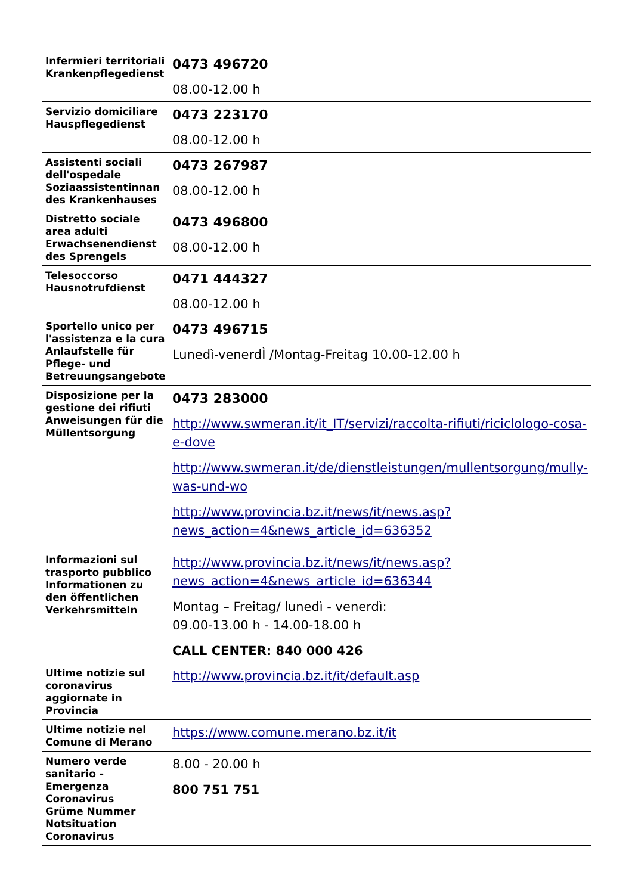| Infermieri territoriali Krankenpflegedienst | 0473 496720 08.00-12.00 h |
| Servizio domiciliare Hauspflegedienst | 0473 223170 08.00-12.00 h |
| Assistenti sociali dell'ospedale Soziaassistentinnan des Krankenhauses | 0473 267987 08.00-12.00 h |
| Distretto sociale area adulti Erwachsenendienst des Sprengels | 0473 496800 08.00-12.00 h |
| Telesoccorso Hausnotrufdienst | 0471 444327 08.00-12.00 h |
| Sportello unico per l'assistenza e la cura Anlaufstelle für Pflege- und Betreuungsangebote | 0473 496715 Lunedì-venerdÌ /Montag-Freitag 10.00-12.00 h |
| Disposizione per la gestione dei rifiuti Anweisungen für die Müllentsorgung | 0473 283000 http://www.swmeran.it/it_IT/servizi/raccolta-rifiuti/riciclologo-cosa-e-dove http://www.swmeran.it/de/dienstleistungen/mullentsorgung/mully-was-und-wo http://www.provincia.bz.it/news/it/news.asp?news_action=4&news_article_id=636352 |
| Informazioni sul trasporto pubblico Informationen zu den öffentlichen Verkehrsmitteln | http://www.provincia.bz.it/news/it/news.asp?news_action=4&news_article_id=636344 Montag – Freitag/ lunedì - venerdì: 09.00-13.00 h - 14.00-18.00 h CALL CENTER: 840 000 426 |
| Ultime notizie sul coronavirus aggiornate in Provincia | http://www.provincia.bz.it/it/default.asp |
| Ultime notizie nel Comune di Merano | https://www.comune.merano.bz.it/it |
| Numero verde sanitario - Emergenza Coronavirus Grüme Nummer Notsituation Coronavirus | 8.00 - 20.00 h 800 751 751 |